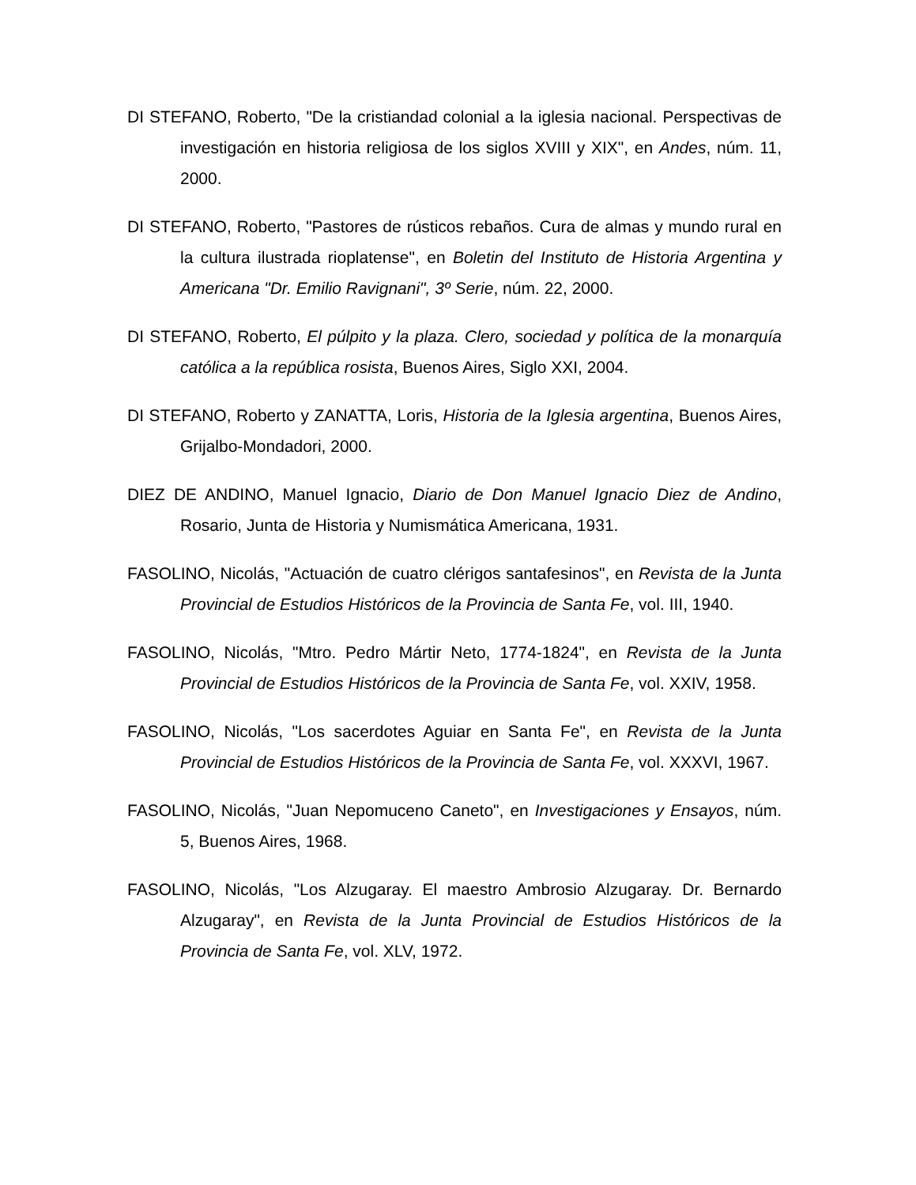DI STEFANO, Roberto, "De la cristiandad colonial a la iglesia nacional. Perspectivas de investigación en historia religiosa de los siglos XVIII y XIX", en Andes, núm. 11, 2000.
DI STEFANO, Roberto, "Pastores de rústicos rebaños. Cura de almas y mundo rural en la cultura ilustrada rioplatense", en Boletin del Instituto de Historia Argentina y Americana "Dr. Emilio Ravignani", 3º Serie, núm. 22, 2000.
DI STEFANO, Roberto, El púlpito y la plaza. Clero, sociedad y política de la monarquía católica a la república rosista, Buenos Aires, Siglo XXI, 2004.
DI STEFANO, Roberto y ZANATTA, Loris, Historia de la Iglesia argentina, Buenos Aires, Grijalbo-Mondadori, 2000.
DIEZ DE ANDINO, Manuel Ignacio, Diario de Don Manuel Ignacio Diez de Andino, Rosario, Junta de Historia y Numismática Americana, 1931.
FASOLINO, Nicolás, "Actuación de cuatro clérigos santafesinos", en Revista de la Junta Provincial de Estudios Históricos de la Provincia de Santa Fe, vol. III, 1940.
FASOLINO, Nicolás, "Mtro. Pedro Mártir Neto, 1774-1824", en Revista de la Junta Provincial de Estudios Históricos de la Provincia de Santa Fe, vol. XXIV, 1958.
FASOLINO, Nicolás, "Los sacerdotes Aguiar en Santa Fe", en Revista de la Junta Provincial de Estudios Históricos de la Provincia de Santa Fe, vol. XXXVI, 1967.
FASOLINO, Nicolás, "Juan Nepomuceno Caneto", en Investigaciones y Ensayos, núm. 5, Buenos Aires, 1968.
FASOLINO, Nicolás, "Los Alzugaray. El maestro Ambrosio Alzugaray. Dr. Bernardo Alzugaray", en Revista de la Junta Provincial de Estudios Históricos de la Provincia de Santa Fe, vol. XLV, 1972.